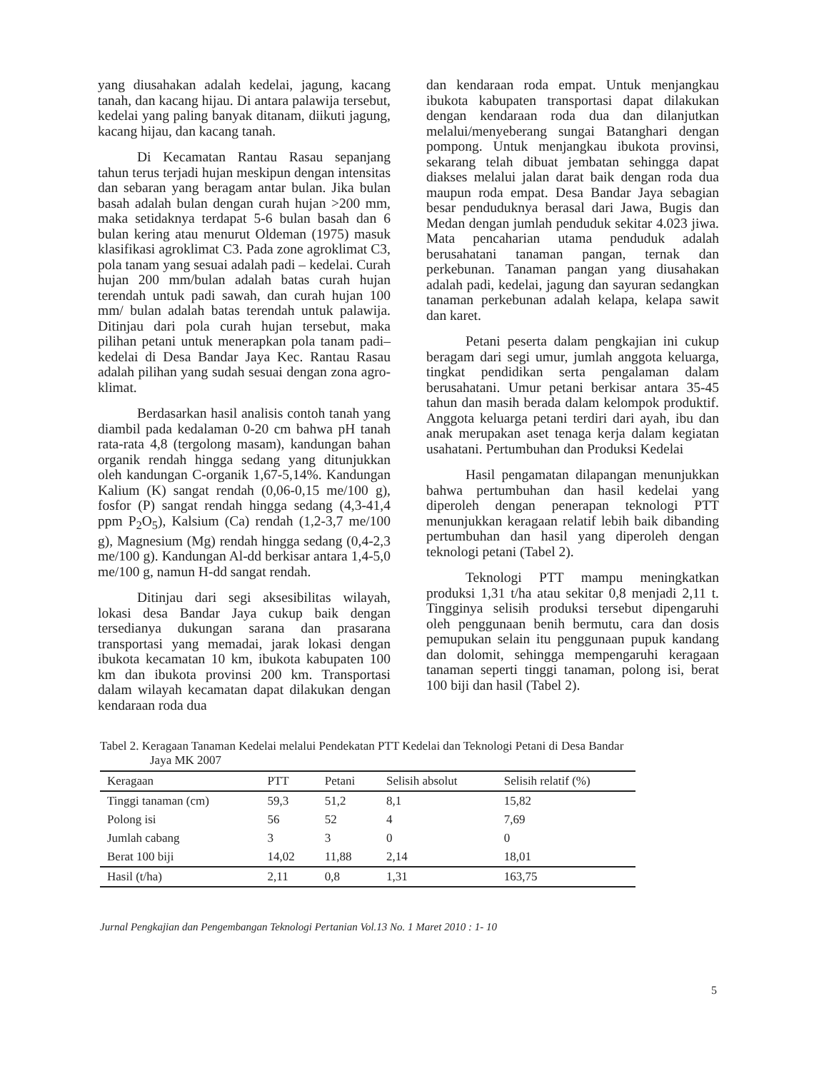yang diusahakan adalah kedelai, jagung, kacang tanah, dan kacang hijau. Di antara palawija tersebut, kedelai yang paling banyak ditanam, diikuti jagung, kacang hijau, dan kacang tanah.
Di Kecamatan Rantau Rasau sepanjang tahun terus terjadi hujan meskipun dengan intensitas dan sebaran yang beragam antar bulan. Jika bulan basah adalah bulan dengan curah hujan >200 mm, maka setidaknya terdapat 5-6 bulan basah dan 6 bulan kering atau menurut Oldeman (1975) masuk klasifikasi agroklimat C3. Pada zone agroklimat C3, pola tanam yang sesuai adalah padi – kedelai. Curah hujan 200 mm/bulan adalah batas curah hujan terendah untuk padi sawah, dan curah hujan 100 mm/ bulan adalah batas terendah untuk palawija. Ditinjau dari pola curah hujan tersebut, maka pilihan petani untuk menerapkan pola tanam padi–kedelai di Desa Bandar Jaya Kec. Rantau Rasau adalah pilihan yang sudah sesuai dengan zona agro-klimat.
Berdasarkan hasil analisis contoh tanah yang diambil pada kedalaman 0-20 cm bahwa pH tanah rata-rata 4,8 (tergolong masam), kandungan bahan organik rendah hingga sedang yang ditunjukkan oleh kandungan C-organik 1,67-5,14%. Kandungan Kalium (K) sangat rendah (0,06-0,15 me/100 g), fosfor (P) sangat rendah hingga sedang (4,3-41,4 ppm P<sub>2</sub>O<sub>5</sub>), Kalsium (Ca) rendah (1,2-3,7 me/100 g), Magnesium (Mg) rendah hingga sedang (0,4-2,3 me/100 g). Kandungan Al-dd berkisar antara 1,4-5,0 me/100 g, namun H-dd sangat rendah.
Ditinjau dari segi aksesibilitas wilayah, lokasi desa Bandar Jaya cukup baik dengan tersedianya dukungan sarana dan prasarana transportasi yang memadai, jarak lokasi dengan ibukota kecamatan 10 km, ibukota kabupaten 100 km dan ibukota provinsi 200 km. Transportasi dalam wilayah kecamatan dapat dilakukan dengan kendaraan roda dua
dan kendaraan roda empat. Untuk menjangkau ibukota kabupaten transportasi dapat dilakukan dengan kendaraan roda dua dan dilanjutkan melalui/menyeberang sungai Batanghari dengan pompong. Untuk menjangkau ibukota provinsi, sekarang telah dibuat jembatan sehingga dapat diakses melalui jalan darat baik dengan roda dua maupun roda empat. Desa Bandar Jaya sebagian besar penduduknya berasal dari Jawa, Bugis dan Medan dengan jumlah penduduk sekitar 4.023 jiwa. Mata pencaharian utama penduduk adalah berusahatani tanaman pangan, ternak dan perkebunan. Tanaman pangan yang diusahakan adalah padi, kedelai, jagung dan sayuran sedangkan tanaman perkebunan adalah kelapa, kelapa sawit dan karet.
Petani peserta dalam pengkajian ini cukup beragam dari segi umur, jumlah anggota keluarga, tingkat pendidikan serta pengalaman dalam berusahatani. Umur petani berkisar antara 35-45 tahun dan masih berada dalam kelompok produktif. Anggota keluarga petani terdiri dari ayah, ibu dan anak merupakan aset tenaga kerja dalam kegiatan usahatani. Pertumbuhan dan Produksi Kedelai
Hasil pengamatan dilapangan menunjukkan bahwa pertumbuhan dan hasil kedelai yang diperoleh dengan penerapan teknologi PTT menunjukkan keragaan relatif lebih baik dibanding pertumbuhan dan hasil yang diperoleh dengan teknologi petani (Tabel 2).
Teknologi PTT mampu meningkatkan produksi 1,31 t/ha atau sekitar 0,8 menjadi 2,11 t. Tingginya selisih produksi tersebut dipengaruhi oleh penggunaan benih bermutu, cara dan dosis pemupukan selain itu penggunaan pupuk kandang dan dolomit, sehingga mempengaruhi keragaan tanaman seperti tinggi tanaman, polong isi, berat 100 biji dan hasil (Tabel 2).
Tabel 2. Keragaan Tanaman Kedelai melalui Pendekatan PTT Kedelai dan Teknologi Petani di Desa Bandar Jaya MK 2007
| Keragaan | PTT | Petani | Selisih absolut | Selisih relatif (%) |
| --- | --- | --- | --- | --- |
| Tinggi tanaman (cm) | 59,3 | 51,2 | 8,1 | 15,82 |
| Polong isi | 56 | 52 | 4 | 7,69 |
| Jumlah cabang | 3 | 3 | 0 | 0 |
| Berat 100 biji | 14,02 | 11,88 | 2,14 | 18,01 |
| Hasil (t/ha) | 2,11 | 0,8 | 1,31 | 163,75 |
Jurnal Pengkajian dan Pengembangan Teknologi Pertanian Vol.13 No. 1 Maret 2010 : 1- 10
5